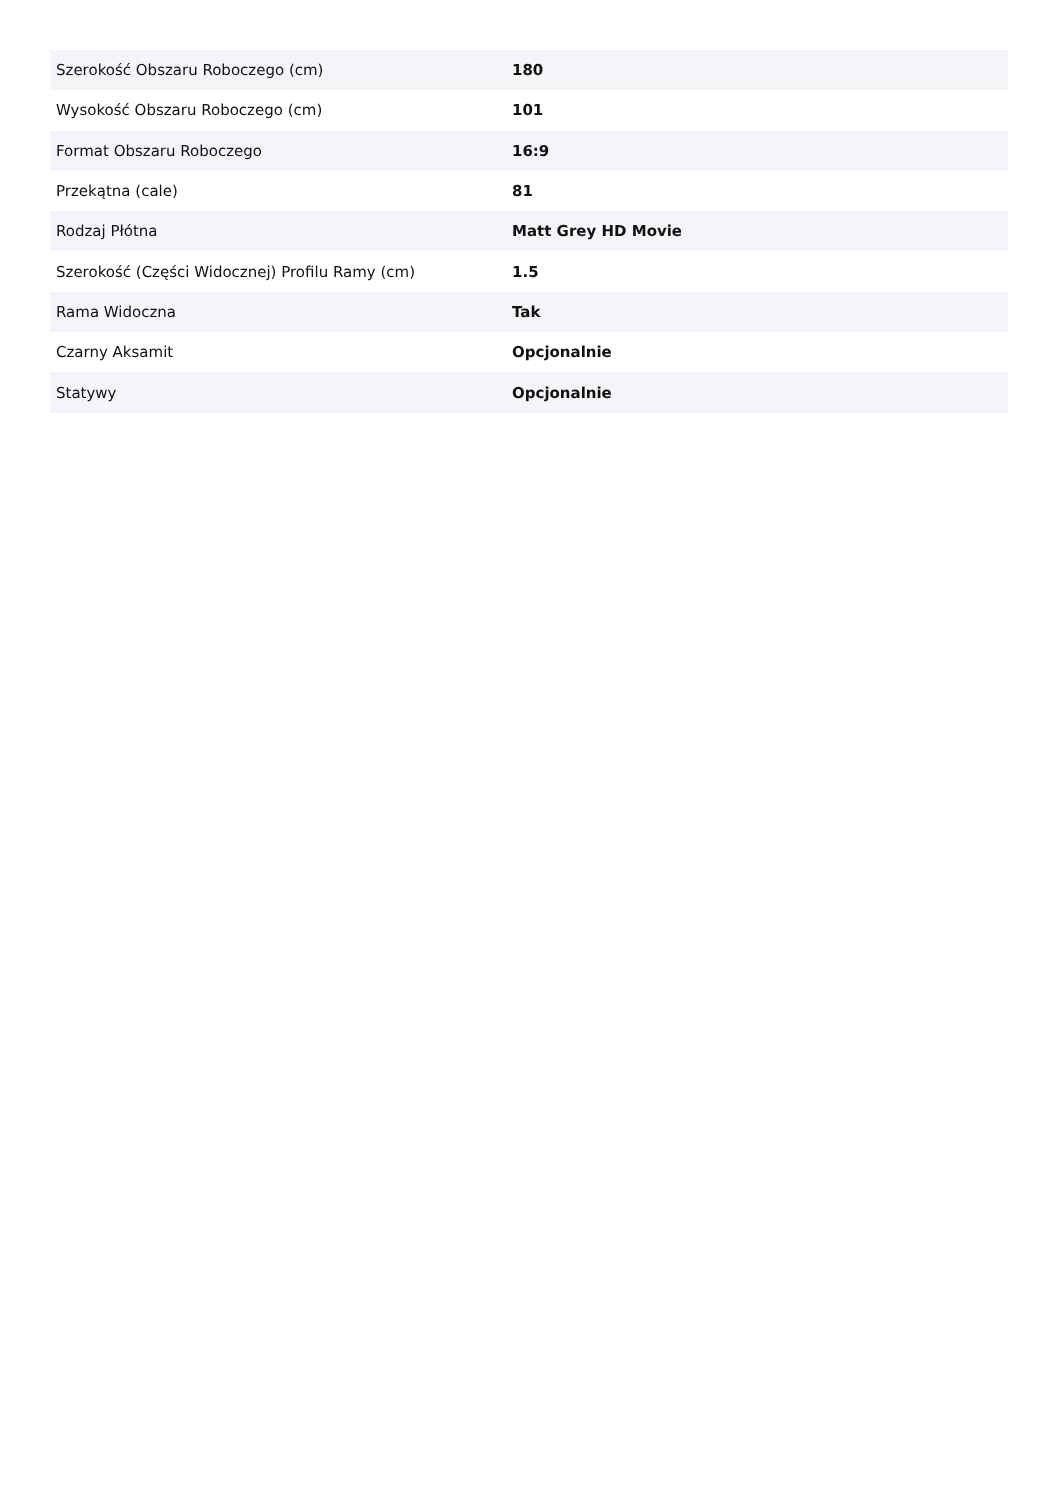| Szerokość Obszaru Roboczego (cm) | 180 |
| Wysokość Obszaru Roboczego (cm) | 101 |
| Format Obszaru Roboczego | 16:9 |
| Przekątna (cale) | 81 |
| Rodzaj Płótna | Matt Grey HD Movie |
| Szerokość (Części Widocznej) Profilu Ramy (cm) | 1.5 |
| Rama Widoczna | Tak |
| Czarny Aksamit | Opcjonalnie |
| Statywy | Opcjonalnie |